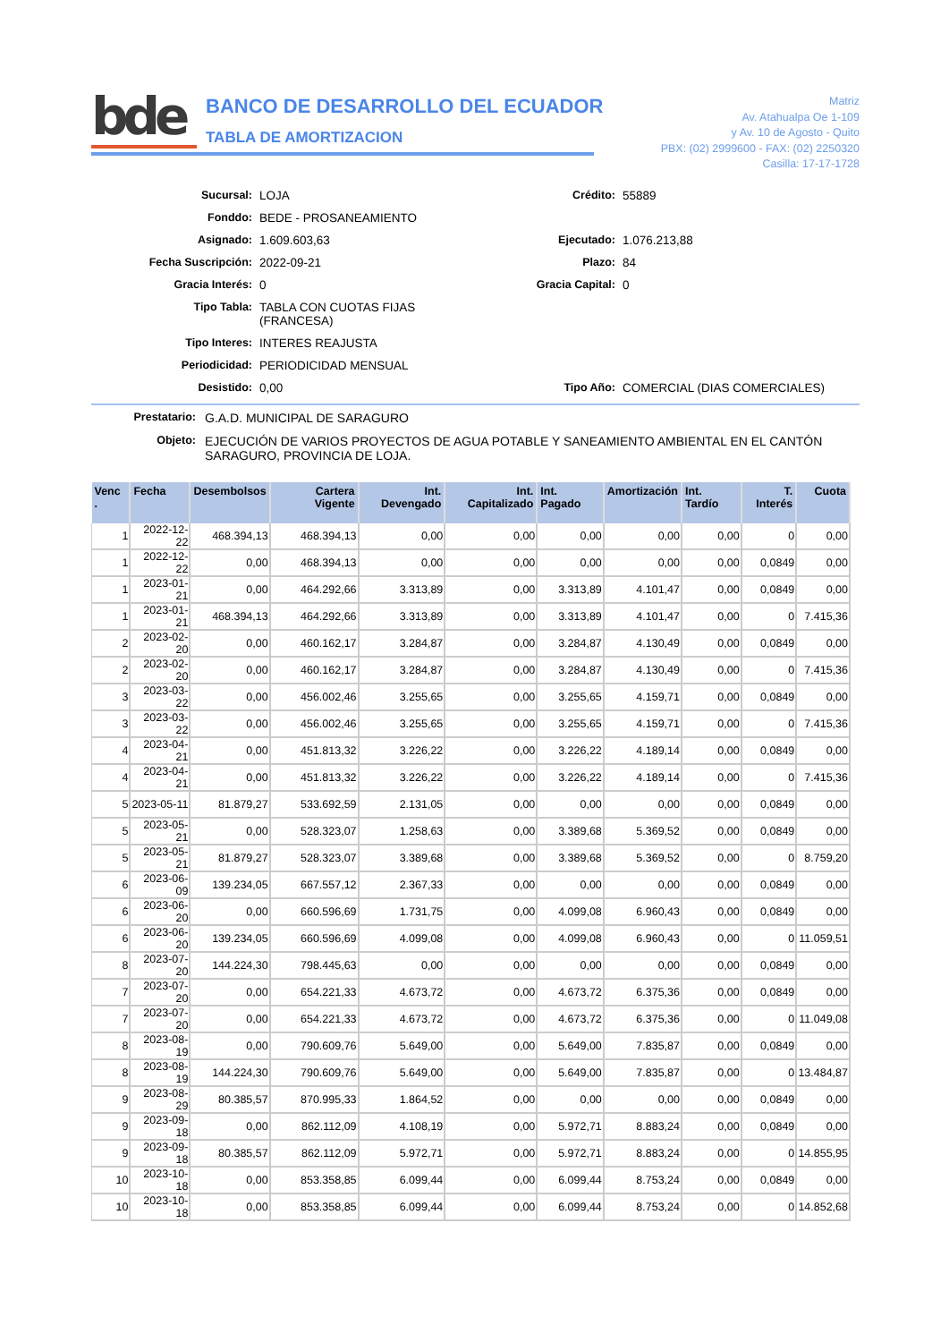bde
BANCO DE DESARROLLO DEL ECUADOR
TABLA DE AMORTIZACION
Matriz
Av. Atahualpa Oe 1-109
y Av. 10 de Agosto - Quito
PBX: (02) 2999600 - FAX: (02) 2250320
Casilla: 17-17-1728
Sucursal:
LOJA
Crédito:
55889
Fonddo:
BEDE - PROSANEAMIENTO
Asignado:
1.609.603,63
Ejecutado:
1.076.213,88
Fecha Suscripción:
2022-09-21
Plazo:
84
Gracia Interés:
0
Gracia Capital:
0
Tipo Tabla:
TABLA CON CUOTAS FIJAS (FRANCESA)
Tipo Interes:
INTERES REAJUSTA
Periodicidad:
PERIODICIDAD MENSUAL
Desistido:
0,00
Tipo Año:
COMERCIAL (DIAS COMERCIALES)
Prestatario:
G.A.D. MUNICIPAL DE SARAGURO
Objeto:
EJECUCIÓN DE VARIOS PROYECTOS DE AGUA POTABLE Y SANEAMIENTO AMBIENTAL EN EL CANTÓN SARAGURO, PROVINCIA DE LOJA.
| Venc . | Fecha | Desembolsos | Cartera Vigente | Int. Devengado | Int. Capitalizado | Int. Pagado | Amortización | Int. Tardío | T. Interés | Cuota |
| --- | --- | --- | --- | --- | --- | --- | --- | --- | --- | --- |
| 1 | 2022-12-22 | 468.394,13 | 468.394,13 | 0,00 | 0,00 | 0,00 | 0,00 | 0,00 | 0 | 0,00 |
| 1 | 2022-12-22 | 0,00 | 468.394,13 | 0,00 | 0,00 | 0,00 | 0,00 | 0,00 | 0,0849 | 0,00 |
| 1 | 2023-01-21 | 0,00 | 464.292,66 | 3.313,89 | 0,00 | 3.313,89 | 4.101,47 | 0,00 | 0,0849 | 0,00 |
| 1 | 2023-01-21 | 468.394,13 | 464.292,66 | 3.313,89 | 0,00 | 3.313,89 | 4.101,47 | 0,00 | 0 | 7.415,36 |
| 2 | 2023-02-20 | 0,00 | 460.162,17 | 3.284,87 | 0,00 | 3.284,87 | 4.130,49 | 0,00 | 0,0849 | 0,00 |
| 2 | 2023-02-20 | 0,00 | 460.162,17 | 3.284,87 | 0,00 | 3.284,87 | 4.130,49 | 0,00 | 0 | 7.415,36 |
| 3 | 2023-03-22 | 0,00 | 456.002,46 | 3.255,65 | 0,00 | 3.255,65 | 4.159,71 | 0,00 | 0,0849 | 0,00 |
| 3 | 2023-03-22 | 0,00 | 456.002,46 | 3.255,65 | 0,00 | 3.255,65 | 4.159,71 | 0,00 | 0 | 7.415,36 |
| 4 | 2023-04-21 | 0,00 | 451.813,32 | 3.226,22 | 0,00 | 3.226,22 | 4.189,14 | 0,00 | 0,0849 | 0,00 |
| 4 | 2023-04-21 | 0,00 | 451.813,32 | 3.226,22 | 0,00 | 3.226,22 | 4.189,14 | 0,00 | 0 | 7.415,36 |
| 5 | 2023-05-11 | 81.879,27 | 533.692,59 | 2.131,05 | 0,00 | 0,00 | 0,00 | 0,00 | 0,0849 | 0,00 |
| 5 | 2023-05-21 | 0,00 | 528.323,07 | 1.258,63 | 0,00 | 3.389,68 | 5.369,52 | 0,00 | 0,0849 | 0,00 |
| 5 | 2023-05-21 | 81.879,27 | 528.323,07 | 3.389,68 | 0,00 | 3.389,68 | 5.369,52 | 0,00 | 0 | 8.759,20 |
| 6 | 2023-06-09 | 139.234,05 | 667.557,12 | 2.367,33 | 0,00 | 0,00 | 0,00 | 0,00 | 0,0849 | 0,00 |
| 6 | 2023-06-20 | 0,00 | 660.596,69 | 1.731,75 | 0,00 | 4.099,08 | 6.960,43 | 0,00 | 0,0849 | 0,00 |
| 6 | 2023-06-20 | 139.234,05 | 660.596,69 | 4.099,08 | 0,00 | 4.099,08 | 6.960,43 | 0,00 | 0 | 11.059,51 |
| 8 | 2023-07-20 | 144.224,30 | 798.445,63 | 0,00 | 0,00 | 0,00 | 0,00 | 0,00 | 0,0849 | 0,00 |
| 7 | 2023-07-20 | 0,00 | 654.221,33 | 4.673,72 | 0,00 | 4.673,72 | 6.375,36 | 0,00 | 0,0849 | 0,00 |
| 7 | 2023-07-20 | 0,00 | 654.221,33 | 4.673,72 | 0,00 | 4.673,72 | 6.375,36 | 0,00 | 0 | 11.049,08 |
| 8 | 2023-08-19 | 0,00 | 790.609,76 | 5.649,00 | 0,00 | 5.649,00 | 7.835,87 | 0,00 | 0,0849 | 0,00 |
| 8 | 2023-08-19 | 144.224,30 | 790.609,76 | 5.649,00 | 0,00 | 5.649,00 | 7.835,87 | 0,00 | 0 | 13.484,87 |
| 9 | 2023-08-29 | 80.385,57 | 870.995,33 | 1.864,52 | 0,00 | 0,00 | 0,00 | 0,00 | 0,0849 | 0,00 |
| 9 | 2023-09-18 | 0,00 | 862.112,09 | 4.108,19 | 0,00 | 5.972,71 | 8.883,24 | 0,00 | 0,0849 | 0,00 |
| 9 | 2023-09-18 | 80.385,57 | 862.112,09 | 5.972,71 | 0,00 | 5.972,71 | 8.883,24 | 0,00 | 0 | 14.855,95 |
| 10 | 2023-10-18 | 0,00 | 853.358,85 | 6.099,44 | 0,00 | 6.099,44 | 8.753,24 | 0,00 | 0,0849 | 0,00 |
| 10 | 2023-10-18 | 0,00 | 853.358,85 | 6.099,44 | 0,00 | 6.099,44 | 8.753,24 | 0,00 | 0 | 14.852,68 |